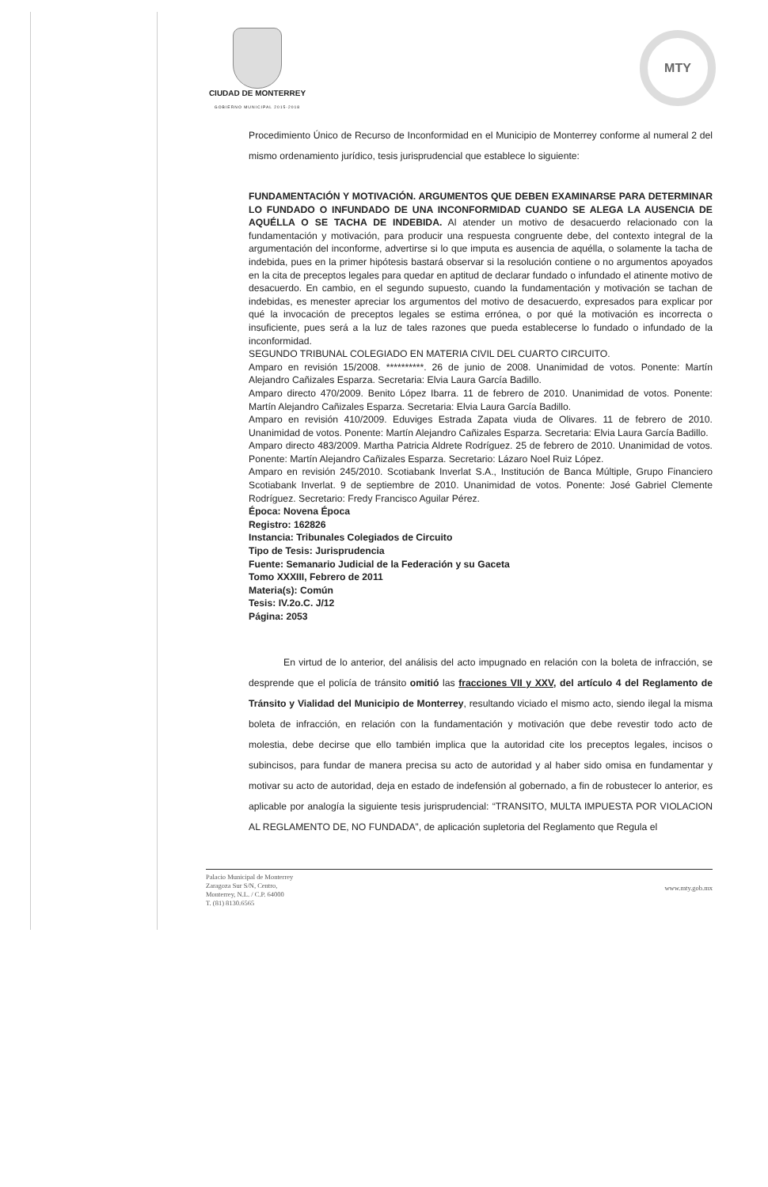CIUDAD DE MONTERREY
GOBIERNO MUNICIPAL 2015-2018
MTY
Procedimiento Único de Recurso de Inconformidad en el Municipio de Monterrey conforme al numeral 2 del mismo ordenamiento jurídico, tesis jurisprudencial que establece lo siguiente:
FUNDAMENTACIÓN Y MOTIVACIÓN. ARGUMENTOS QUE DEBEN EXAMINARSE PARA DETERMINAR LO FUNDADO O INFUNDADO DE UNA INCONFORMIDAD CUANDO SE ALEGA LA AUSENCIA DE AQUÉLLA O SE TACHA DE INDEBIDA. Al atender un motivo de desacuerdo relacionado con la fundamentación y motivación, para producir una respuesta congruente debe, del contexto integral de la argumentación del inconforme, advertirse si lo que imputa es ausencia de aquélla, o solamente la tacha de indebida, pues en la primer hipótesis bastará observar si la resolución contiene o no argumentos apoyados en la cita de preceptos legales para quedar en aptitud de declarar fundado o infundado el atinente motivo de desacuerdo. En cambio, en el segundo supuesto, cuando la fundamentación y motivación se tachan de indebidas, es menester apreciar los argumentos del motivo de desacuerdo, expresados para explicar por qué la invocación de preceptos legales se estima errónea, o por qué la motivación es incorrecta o insuficiente, pues será a la luz de tales razones que pueda establecerse lo fundado o infundado de la inconformidad.
SEGUNDO TRIBUNAL COLEGIADO EN MATERIA CIVIL DEL CUARTO CIRCUITO.
Amparo en revisión 15/2008. **********. 26 de junio de 2008. Unanimidad de votos. Ponente: Martín Alejandro Cañizales Esparza. Secretaria: Elvia Laura García Badillo.
Amparo directo 470/2009. Benito López Ibarra. 11 de febrero de 2010. Unanimidad de votos. Ponente: Martín Alejandro Cañizales Esparza. Secretaria: Elvia Laura García Badillo.
Amparo en revisión 410/2009. Eduviges Estrada Zapata viuda de Olivares. 11 de febrero de 2010. Unanimidad de votos. Ponente: Martín Alejandro Cañizales Esparza. Secretaria: Elvia Laura García Badillo.
Amparo directo 483/2009. Martha Patricia Aldrete Rodríguez. 25 de febrero de 2010. Unanimidad de votos. Ponente: Martín Alejandro Cañizales Esparza. Secretario: Lázaro Noel Ruiz López.
Amparo en revisión 245/2010. Scotiabank Inverlat S.A., Institución de Banca Múltiple, Grupo Financiero Scotiabank Inverlat. 9 de septiembre de 2010. Unanimidad de votos. Ponente: José Gabriel Clemente Rodríguez. Secretario: Fredy Francisco Aguilar Pérez.
Época: Novena Época
Registro: 162826
Instancia: Tribunales Colegiados de Circuito
Tipo de Tesis: Jurisprudencia
Fuente: Semanario Judicial de la Federación y su Gaceta
Tomo XXXIII, Febrero de 2011
Materia(s): Común
Tesis: IV.2o.C. J/12
Página: 2053
En virtud de lo anterior, del análisis del acto impugnado en relación con la boleta de infracción, se desprende que el policía de tránsito omitió las fracciones VII y XXV, del artículo 4 del Reglamento de Tránsito y Vialidad del Municipio de Monterrey, resultando viciado el mismo acto, siendo ilegal la misma boleta de infracción, en relación con la fundamentación y motivación que debe revestir todo acto de molestia, debe decirse que ello también implica que la autoridad cite los preceptos legales, incisos o subincisos, para fundar de manera precisa su acto de autoridad y al haber sido omisa en fundamentar y motivar su acto de autoridad, deja en estado de indefensión al gobernado, a fin de robustecer lo anterior, es aplicable por analogía la siguiente tesis jurisprudencial: “TRANSITO, MULTA IMPUESTA POR VIOLACION AL REGLAMENTO DE, NO FUNDADA”, de aplicación supletoria del Reglamento que Regula el
Palacio Municipal de Monterrey
Zaragoza Sur S/N, Centro,
Monterrey, N.L. / C.P. 64000
T. (81) 8130.6565
www.mty.gob.mx